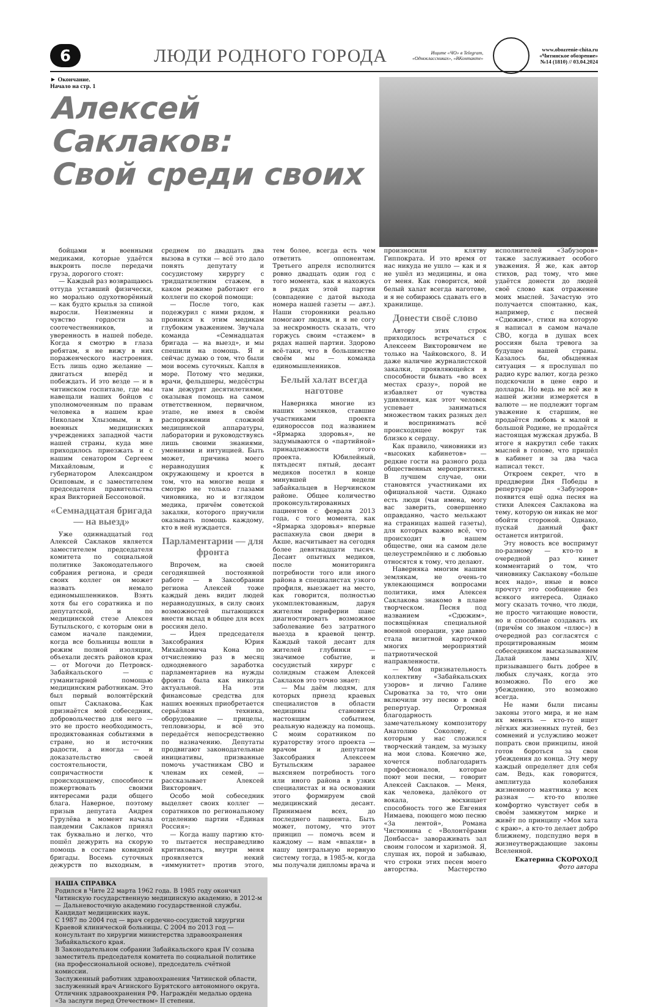6
ЛЮДИ РОДНОГО ГОРОДА
Ищите «ЧО» в Telegram, «Одноклассниках», «ВКонтакте»
www.obozrenie-chita.ru
«Читинское обозрение»
№14 (1810) // 03.04.2024
► Окончание.
Начало на стр. 1
Алексей Саклаков:
Свой среди своих
бойцами и военными медиками, которые удаётся выкроить после передачи груза, дорогого стоят:
— Каждый раз возвращаюсь оттуда уставший физически, но морально одухотворённый — как будто крылья за спиной выросли. Неизменны и чувство гордости за соотечественников, и уверенность в нашей победе. Когда я смотрю в глаза ребятам, я не вижу в них пораженческого настроения. Есть лишь одно желание — двигаться вперёд и побеждать. И это везде — и в читинском госпитале, где мы навещали наших бойцов с уполномоченным по правам человека в нашем крае Николаем Хлызовым, и в военных медицинских учреждениях западной части нашей страны, куда мне приходилось приезжать и с нашим сенатором Сергеем Михайловым, и с губернатором Александром Осиповым, и с заместителем председателя правительства края Викторией Бессоновой.
«Семнадцатая бригада — на выезд»
Уже одиннадцатый год Алексей Саклаков является заместителем председателя комитета по социальной политике Законодательного собрания региона, и среди своих коллег он может назвать немало единомышленников. Взять хотя бы его соратника и по депутатской, и по медицинской стезе Алексея Бутыльского, с которым они в самом начале пандемии, когда все больницы вошли в режим полной изоляции, объехали десять районов края — от Могочи до Петровск-Забайкальского — с гуманитарной помощью медицинским работникам. Это был первый волонтёрский опыт Саклакова. Как признаётся мой собеседник, добровольчество для него — это не просто необходимость, продиктованная событиями в стране, но и источник радости, а иногда — и доказательство своей состоятельности, сопричастности к происходящему, способности пожертвовать своими интересами ради общего блага. Наверное, поэтому призыв депутата Андрея Гурулёва в момент начала пандемии Саклаков принял так буквально и легко, что пошёл дежурить на скорую помощь в составе ковидной бригады. Восемь суточных дежурств по выходным, в среднем по двадцать два вызова в сутки — всё это дало понять депутату и сосудистому хирургу с тридцатилетним стажем, в каком режиме работают его коллеги по скорой помощи:
— После того, как подежурил с ними рядом, я проникся к этим медикам глубоким уважением. Звучала команда «Семнадцатая бригада — на выезд», и мы спешили на помощь. Я и сейчас думаю о том, что были мои восемь суточных. Капля в море. Потому что медики, врачи, фельдшеры, медсёстры там дежурят десятилетиями, оказывая помощь на самом ответственном, первичном, этапе, не имея в своём распоряжении сложной медицинской аппаратуры, лаборатории и руководствуясь лишь своими знаниями, умениями и интуицией. Быть может, причина моего неравнодушия к окружающему и кроется в том, что на многие вещи я смотрю не только глазами чиновника, но и взглядом медика, причём советской закалки, которого приучили оказывать помощь каждому, кто в ней нуждается.
Парламентарии — для фронта
Впрочем, на своей сегодняшней постоянной работе — в Заксобрании региона Алексей тоже каждый день видит людей неравнодушных, в силу своих возможностей пытающихся внести вклад в общее для всех россиян дело.
— Идея председателя Заксобрания Юрия Михайловича Кона по отчислению раз в месяц однодневного заработка парламентариев на нужды фронта была как никогда актуальной. На эти финансовые средства для наших военных приобретается серьёзная техника, оборудование — прицелы, тепловизоры, и всё это передаётся непосредственно по назначению. Депутаты продвигают законодательные инициативы, призванные помочь участникам СВО и членам их семей, — рассказывает Алексей Викторович.
Особо мой собеседник выделяет своих коллег — соратников по региональному отделению партии «Единая Россия»:
— Когда нашу партию кто-то пытается несправедливо критиковать, внутри меня проявляется некий «иммунитет» против этого, тем более, всегда есть чем ответить оппонентам. Третьего апреля исполнится ровно двадцать один год с того момента, как я нахожусь в рядах этой партии (совпадение с датой выхода номера нашей газеты — авт.). Наши сторонники реально помогают людям, и я не согу за нескромность сказать, что горжусь своим «стажем» в рядах нашей партии. Здорово всё-таки, что в большинстве своём мы — команда единомышленников.
Белый халат всегда наготове
Наверняка многие из наших земляков, ставшие участниками проекта единороссов под названием «Ярмарка здоровья», не задумываются о «партийной» принадлежности этого проекта. Юбилейный, пятьдесят пятый, десант медиков посетил в конце минувшей недели забайкальцев в Нерчинском районе. Общее количество проконсультированных пациентов с февраля 2013 года, с того момента, как «Ярмарка здоровья» впервые распахнула свои двери в Акше, насчитывает на сегодня более девятнадцати тысяч. Десант опытных медиков, после мониторинга потребности того или иного района в специалистах узкого профиля, выезжает на место, как говорится, полностью укомплектованным, даруя жителям периферии шанс диагностировать возможное заболевание без затратного выезда в краевой центр. Каждый такой десант для жителей глубинки — значимое событие, и сосудистый хирург с солидным стажем Алексей Саклаков это точно знает:
— Мы даём людям, для которых приезд краевых специалистов в области медицины становится настоящим событием, реальную надежду на помощь. С моим соратником по кураторству этого проекта — врачом и депутатом Заксобрания Алексеем Бутыльским заранее выясняем потребность того или иного района в узких специалистах и на основании этого формируем свой медицинский десант. Принимаем всех, до последнего пациента. Быть может, потому, что этот принцип — помочь всем и каждому — нам «впаяли» в нашу центральную нервную систему тогда, в 1985-м, когда мы получали дипломы врача и произносили клятву Гиппократа. И это время от нас никуда не ушло — как и я не ушёл из медицины, и она от меня. Как говорится, мой белый халат всегда наготове, и я не собираюсь сдавать его в хранилище.
Донести своё слово
Автору этих строк приходилось встречаться с Алексеем Викторовичем не только на Чайковского, 8. И даже наличие журналистской закалки, проявляющейся в способности бывать «во всех местах сразу», порой не избавляет от чувства удивления, как этот человек успевает заниматься множеством таких разных дел и воспринимать всё происходящее вокруг так близко к сердцу.
Как правило, чиновники из «высоких кабинетов» — редкие гости на разного рода общественных мероприятиях. В лучшем случае, они становятся участниками их официальной части. Однако есть люди (чьи имена, могу вас заверить, совершенно оправданно, часто мелькают на страницах нашей газеты), для которых важно всё, что происходит в нашем обществе, они на самом деле целеустремлённо и с любовью относятся к тому, что делают.
Наверняка многим нашим землякам, не очень-то увлекающимся вопросами политики, имя Алексея Саклакова знакомо в плане творческом. Песня под названием «Сдюжим», посвящённая специальной военной операции, уже давно стала визитной карточкой многих мероприятий патриотической направленности.
— Моя признательность коллективу «Забайкальских узоров» и лично Галине Сыроватка за то, что они включили эту песню в свой репертуар. Огромная благодарность замечательному композитору Анатолию Соколову, с которым у нас сложился творческий тандем, за музыку на мои слова. Конечно же, хочется поблагодарить профессионалов, которые поют мои песни, — говорит Алексей Саклаков. — Меня, как человека, далёкого от вокала, восхищает способность того же Евгения Нимаева, поющего мою песню «За лентой», Романа Чистюнина с «Волонтёрами Донбасса» завораживать зал своим голосом и харизмой. Я, слушая их, порой и забываю, что строки этих песен моего авторства. Мастерство исполнителей «Забузоров» также заслуживает особого уважения. Я же, как автор стихов, рад тому, что мне удаётся донести до людей своё слово как отражение моих мыслей. Зачастую это получается спонтанно, как, например, с песней «Сдюжим», стихи на которую я написал в самом начале СВО, когда в душах всех россиян была тревога за будущее нашей страны. Казалось бы, обыденная ситуация — я прослушал по радио курс валют, когда резко подскочили в цене евро и доллары. Но ведь не всё же в нашей жизни измеряется в валюте — не подлежит торгам уважение к старшим, не продаётся любовь к малой и большой Родине, не продаётся настоящая мужская дружба. В итоге я накрутил себе таких мыслей в голове, что пришёл в кабинет и за два часа написал текст.
Откроем секрет, что в преддверии Дня Победы в репертуаре «Забузоров» появится ещё одна песня на стихи Алексея Саклакова на тему, которую он никак не мог обойти стороной. Однако, пускай данный факт останется интригой.
Эту новость все воспримут по-разному — кто-то в очередной раз кинет комментарий о том, что чиновнику Саклакову «больше всех надо», иные и вовсе прочтут это сообщение без всякого интереса. Однако могу сказать точно, что люди, не просто читающие новости, но и способные создавать их (причём со знаком «плюс») в очередной раз согласятся с процитированным моим собеседником высказыванием Далай ламы XIV, призывавшего быть добрее в любых случаях, когда это возможно. По его же убеждению, это возможно всегда.
Не нами были писаны законы этого мира, и не нам их менять — кто-то ищет лёгких жизненных путей, без сомнений и услужливо может попрать свои принципы, иной готов бороться за свои убеждения до конца. Эту меру каждый определяет для себя сам. Ведь, как говорится, амплитуда колебания жизненного маятника у всех разная — кто-то вполне комфортно чувствует себя в своём замкнутом мирке и живёт по принципу «Моя хата с краю», а кто-то делает добро ближнему, подспудно веря в жизнеутверждающие законы Вселенной.
Екатерина СКОРОХОД
Фото автора
НАША СПРАВКА
Родился в Чите 22 марта 1962 года. В 1985 году окончил Читинскую государственную медицинскую академию, в 2012-м — Дальневосточную академию государственной службы. Кандидат медицинских наук.
С 1987 по 2004 год — врач сердечно-сосудистой хирургии Краевой клинической больницы. С 2004 по 2013 год — консультант по хирургии министерства здравоохранения Забайкальского края.
В Законодательном собрании Забайкальского края IV созыва заместитель председателя комитета по социальной политике (на профессиональной основе), председатель счётной комиссии.
Заслуженный работник здравоохранения Читинской области, заслуженный врач Агинского Бурятского автономного округа. Отличник здравоохранения РФ. Награждён медалью ордена «За заслуги перед Отечеством» II степени.